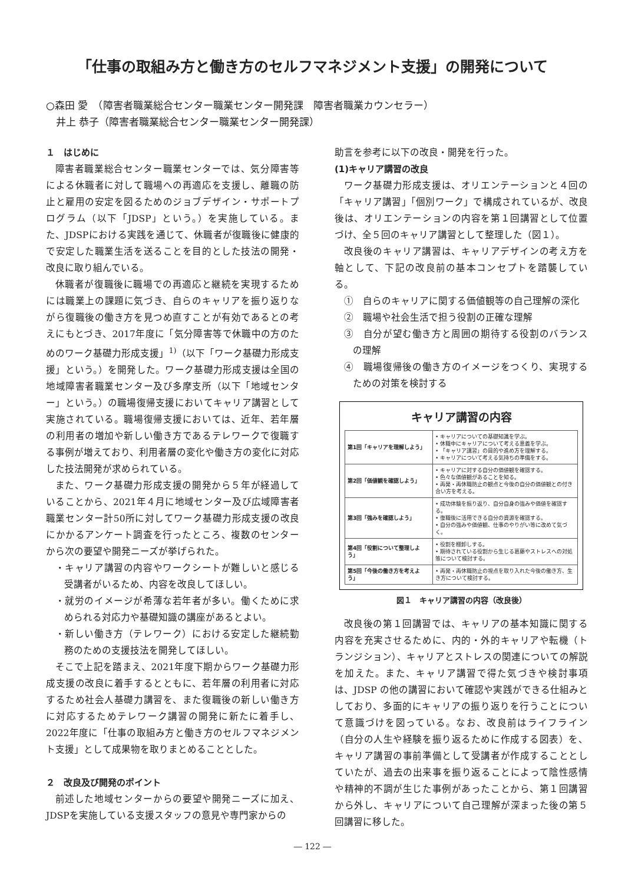「仕事の取組み方と働き方のセルフマネジメント支援」の開発について
○森田 愛　（障害者職業総合センター職業センター開発課　障害者職業カウンセラー）
　井上 恭子（障害者職業総合センター職業センター開発課）
１　はじめに
障害者職業総合センター職業センターでは、気分障害等による休職者に対して職場への再適応を支援し、離職の防止と雇用の安定を図るためのジョブデザイン・サポートプログラム（以下「JDSP」という。）を実施している。また、JDSPにおける実践を通じて、休職者が復職後に健康的で安定した職業生活を送ることを目的とした技法の開発・改良に取り組んでいる。
休職者が復職後に職場での再適応と継続を実現するためには職業上の課題に気づき、自らのキャリアを振り返りながら復職後の働き方を見つめ直すことが有効であるとの考えにもとづき、2017年度に「気分障害等で休職中の方のためのワーク基礎力形成支援」<sup>1)</sup>（以下「ワーク基礎力形成支援」という。）を開発した。ワーク基礎力形成支援は全国の地域障害者職業センター及び多摩支所（以下「地域センター」という。）の職場復帰支援においてキャリア講習として実施されている。職場復帰支援においては、近年、若年層の利用者の増加や新しい働き方であるテレワークで復職する事例が増えており、利用者層の変化や働き方の変化に対応した技法開発が求められている。
また、ワーク基礎力形成支援の開発から５年が経過していることから、2021年４月に地域センター及び広域障害者職業センター計50所に対してワーク基礎力形成支援の改良にかかるアンケート調査を行ったところ、複数のセンターから次の要望や開発ニーズが挙げられた。
・キャリア講習の内容やワークシートが難しいと感じる受講者がいるため、内容を改良してほしい。
・就労のイメージが希薄な若年者が多い。働くために求められる対応力や基礎知識の講座があるとよい。
・新しい働き方（テレワーク）における安定した継続勤務のための支援技法を開発してほしい。
そこで上記を踏まえ、2021年度下期からワーク基礎力形成支援の改良に着手するとともに、若年層の利用者に対応するため社会人基礎力講習を、また復職後の新しい働き方に対応するためテレワーク講習の開発に新たに着手し、2022年度に「仕事の取組み方と働き方のセルフマネジメント支援」として成果物を取りまとめることとした。
２　改良及び開発のポイント
前述した地域センターからの要望や開発ニーズに加え、JDSPを実施している支援スタッフの意見や専門家からの
助言を参考に以下の改良・開発を行った。
(1)キャリア講習の改良
ワーク基礎力形成支援は、オリエンテーションと４回の「キャリア講習」「個別ワーク」で構成されているが、改良後は、オリエンテーションの内容を第１回講習として位置づけ、全５回のキャリア講習として整理した（図１）。
改良後のキャリア講習は、キャリアデザインの考え方を軸として、下記の改良前の基本コンセプトを踏襲している。
①　自らのキャリアに関する価値観等の自己理解の深化
②　職場や社会生活で担う役割の正確な理解
③　自分が望む働き方と周囲の期待する役割のバランスの理解
④　職場復帰後の働き方のイメージをつくり、実現するための対策を検討する
キャリア講習の内容
| 第1回「キャリアを理解しよう」 | • キャリアについての基礎知識を学ぶ。 • 休職中にキャリアについて考える意義を学ぶ。 • 「キャリア講習」の目的や進め方を理解する。 • キャリアについて考える気持ちの準備をする。 |
| 第2回「価値観を確認しよう」 | • キャリアに対する自分の価値観を確認する。 • 色々な価値観があることを知る。 • 再発・再休職防止の観点と今後の自分の価値観との付き合い方を考える。 |
| 第3回「強みを確認しよう」 | • 成功体験を振り返り、自分自身の強みや価値を確認する。 • 復職後に活用できる自分の資源を確認する。 • 自分の強みや価値観、仕事のやりがい等に改めて気づく。 |
| 第4回「役割について整理しよう」 | • 役割を棚卸しする。 • 期待されている役割から生じる葛藤やストレスへの対処策について検討する。 |
| 第5回「今後の働き方を考えよう」 | • 再発・再休職防止の視点を取り入れた今後の働き方、生き方について検討する。 |
図１　キャリア講習の内容（改良後）
改良後の第１回講習では、キャリアの基本知識に関する内容を充実させるために、内的・外的キャリアや転機（トランジション）、キャリアとストレスの関連についての解説を加えた。また、キャリア講習で得た気づきや検討事項は、JDSP の他の講習において確認や実践ができる仕組みとしており、多面的にキャリアの振り返りを行うことについて意識づけを図っている。なお、改良前はライフライン（自分の人生や経験を振り返るために作成する図表）を、キャリア講習の事前準備として受講者が作成することとしていたが、過去の出来事を振り返ることによって陰性感情や精神的不調が生じた事例があったことから、第１回講習から外し、キャリアについて自己理解が深まった後の第５回講習に移した。
― 122 ―